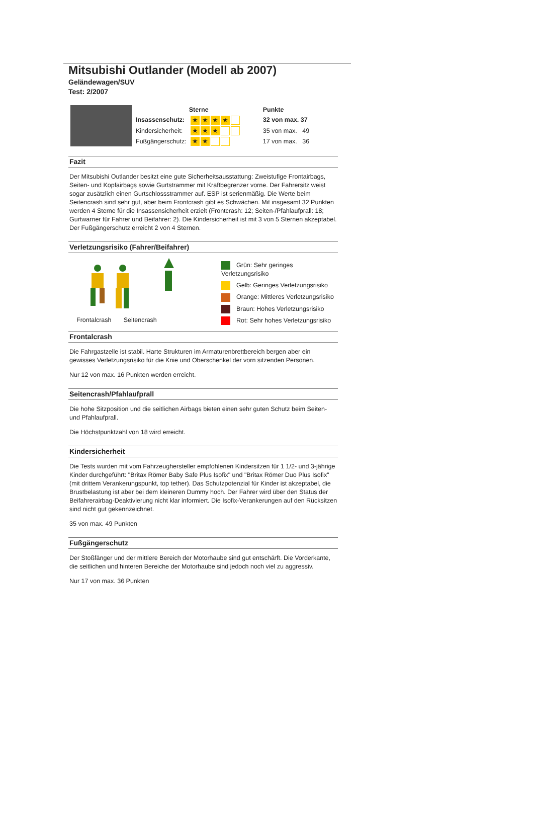Mitsubishi Outlander (Modell ab 2007)
Geländewagen/SUV
Test: 2/2007
| | | Sterne | Punkte |
| | Insassenschutz: | ★ ★ ★ ★ | 32 von max. 37 |
| | Kindersicherheit: | ★ ★ ★ | 35 von max. 49 |
| | Fußgängerschutz: | ★ ★ | 17 von max. 36 |
Fazit
Der Mitsubishi Outlander besitzt eine gute Sicherheitsausstattung: Zweistufige Frontairbags, Seiten- und Kopfairbags sowie Gurtstrammer mit Kraftbegrenzer vorne. Der Fahrersitz weist sogar zusätzlich einen Gurtschlossstrammer auf. ESP ist serienmäßig. Die Werte beim Seitencrash sind sehr gut, aber beim Frontcrash gibt es Schwächen. Mit insgesamt 32 Punkten werden 4 Sterne für die Insassensicherheit erzielt (Frontcrash: 12; Seiten-/Pfahlaufprall: 18; Gurtwarner für Fahrer und Beifahrer: 2). Die Kindersicherheit ist mit 3 von 5 Sternen akzeptabel. Der Fußgängerschutz erreicht 2 von 4 Sternen.
Verletzungsrisiko (Fahrer/Beifahrer)
Frontalcrash Seitencrash
Grün: Sehr geringes Verletzungsrisiko
Gelb: Geringes Verletzungsrisiko
Orange: Mittleres Verletzungsrisiko
Braun: Hohes Verletzungsrisiko
Rot: Sehr hohes Verletzungsrisiko
Frontalcrash
Die Fahrgastzelle ist stabil. Harte Strukturen im Armaturenbrettbereich bergen aber ein gewisses Verletzungsrisiko für die Knie und Oberschenkel der vorn sitzenden Personen.
Nur 12 von max. 16 Punkten werden erreicht.
Seitencrash/Pfahlaufprall
Die hohe Sitzposition und die seitlichen Airbags bieten einen sehr guten Schutz beim Seiten- und Pfahlaufprall.
Die Höchstpunktzahl von 18 wird erreicht.
Kindersicherheit
Die Tests wurden mit vom Fahrzeughersteller empfohlenen Kindersitzen für 1 1/2- und 3-jährige Kinder durchgeführt: "Britax Römer Baby Safe Plus Isofix" und "Britax Römer Duo Plus Isofix" (mit drittem Verankerungspunkt, top tether). Das Schutzpotenzial für Kinder ist akzeptabel, die Brustbelastung ist aber bei dem kleineren Dummy hoch. Der Fahrer wird über den Status der Beifahrerairbag-Deaktivierung nicht klar informiert. Die Isofix-Verankerungen auf den Rücksitzen sind nicht gut gekennzeichnet.
35 von max. 49 Punkten
Fußgängerschutz
Der Stoßfänger und der mittlere Bereich der Motorhaube sind gut entschärft. Die Vorderkante, die seitlichen und hinteren Bereiche der Motorhaube sind jedoch noch viel zu aggressiv.
Nur 17 von max. 36 Punkten